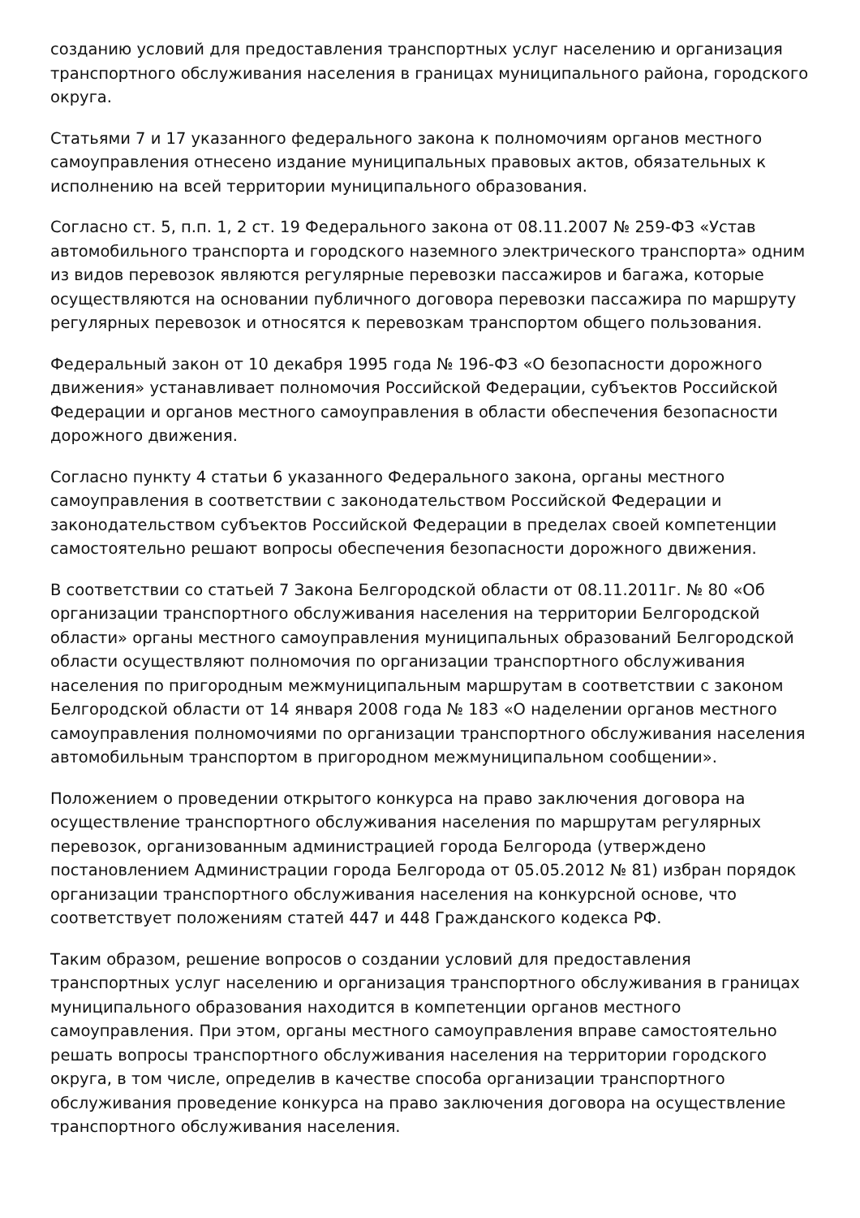созданию условий для предоставления транспортных услуг населению и организация транспортного обслуживания населения в границах муниципального района, городского округа.
Статьями 7 и 17 указанного федерального закона к полномочиям органов местного самоуправления отнесено издание муниципальных правовых актов, обязательных к исполнению на всей территории муниципального образования.
Согласно ст. 5, п.п. 1, 2 ст. 19 Федерального закона от 08.11.2007 № 259-ФЗ «Устав автомобильного транспорта и городского наземного электрического транспорта» одним из видов перевозок являются регулярные перевозки пассажиров и багажа, которые осуществляются на основании публичного договора перевозки пассажира по маршруту регулярных перевозок и относятся к перевозкам транспортом общего пользования.
Федеральный закон от 10 декабря 1995 года № 196-ФЗ «О безопасности дорожного движения» устанавливает полномочия Российской Федерации, субъектов Российской Федерации и органов местного самоуправления в области обеспечения безопасности дорожного движения.
Согласно пункту 4 статьи 6 указанного Федерального закона, органы местного самоуправления в соответствии с законодательством Российской Федерации и законодательством субъектов Российской Федерации в пределах своей компетенции самостоятельно решают вопросы обеспечения безопасности дорожного движения.
В соответствии со статьей 7 Закона Белгородской области от 08.11.2011г. № 80 «Об организации транспортного обслуживания населения на территории Белгородской области» органы местного самоуправления муниципальных образований Белгородской области осуществляют полномочия по организации транспортного обслуживания населения по пригородным межмуниципальным маршрутам в соответствии с законом Белгородской области от 14 января 2008 года № 183 «О наделении органов местного самоуправления полномочиями по организации транспортного обслуживания населения автомобильным транспортом в пригородном межмуниципальном сообщении».
Положением о проведении открытого конкурса на право заключения договора на осуществление транспортного обслуживания населения по маршрутам регулярных перевозок, организованным администрацией города Белгорода (утверждено постановлением Администрации города Белгорода от 05.05.2012 № 81) избран порядок организации транспортного обслуживания населения на конкурсной основе, что соответствует положениям статей 447 и 448 Гражданского кодекса РФ.
Таким образом, решение вопросов о создании условий для предоставления транспортных услуг населению и организация транспортного обслуживания в границах муниципального образования находится в компетенции органов местного самоуправления. При этом, органы местного самоуправления вправе самостоятельно решать вопросы транспортного обслуживания населения на территории городского округа, в том числе, определив в качестве способа организации транспортного обслуживания проведение конкурса на право заключения договора на осуществление транспортного обслуживания населения.